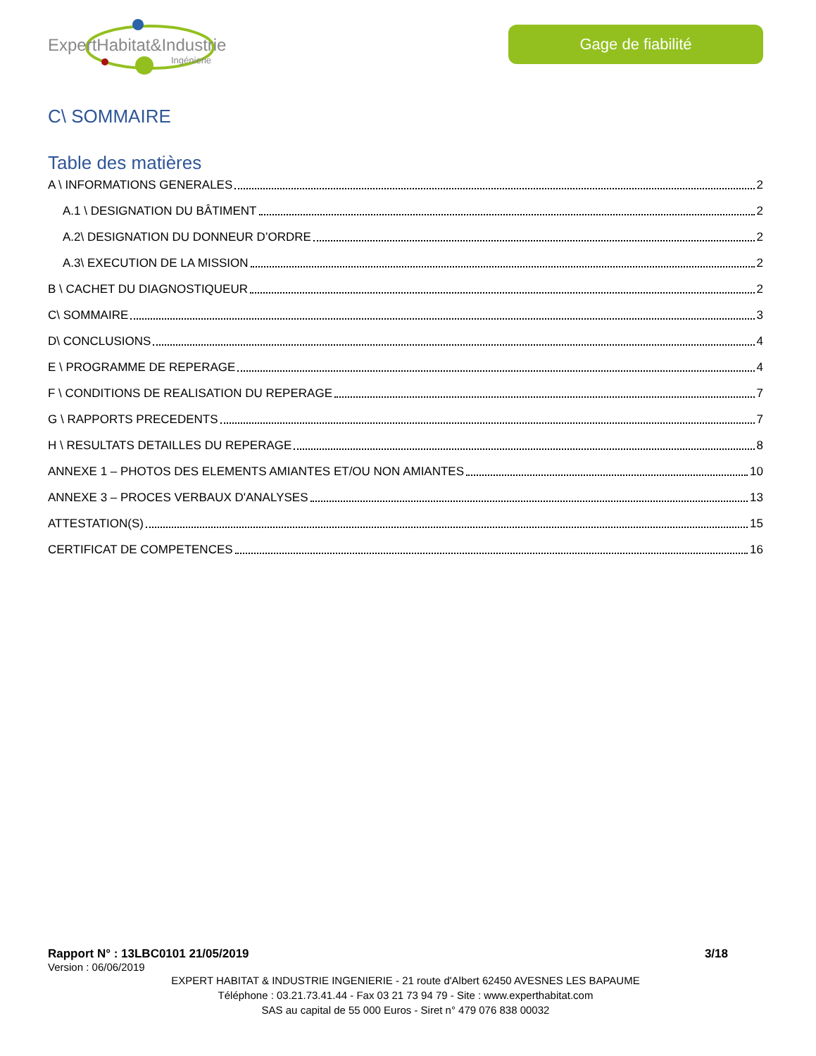ExpertHabitat&Industrie
Ingénierie
Gage de fiabilité
C\ SOMMAIRE
Table des matières
A \ INFORMATIONS GENERALES 2
A.1 \ DESIGNATION DU BÂTIMENT 2
A.2\ DESIGNATION DU DONNEUR D’ORDRE 2
A.3\ EXECUTION DE LA MISSION 2
B \ CACHET DU DIAGNOSTIQUEUR 2
C\ SOMMAIRE 3
D\ CONCLUSIONS 4
E \ PROGRAMME DE REPERAGE 4
F \ CONDITIONS DE REALISATION DU REPERAGE 7
G \ RAPPORTS PRECEDENTS 7
H \ RESULTATS DETAILLES DU REPERAGE 8
ANNEXE 1 – PHOTOS DES ELEMENTS AMIANTES ET/OU NON AMIANTES 10
ANNEXE 3 – PROCES VERBAUX D'ANALYSES 13
ATTESTATION(S) 15
CERTIFICAT DE COMPETENCES 16
Rapport N° : 13LBC0101 21/05/2019 3/18
Version : 06/06/2019
EXPERT HABITAT & INDUSTRIE INGENIERIE - 21 route d'Albert 62450 AVESNES LES BAPAUME
Téléphone : 03.21.73.41.44 - Fax 03 21 73 94 79 - Site : www.experthabitat.com
SAS au capital de 55 000 Euros - Siret n° 479 076 838 00032